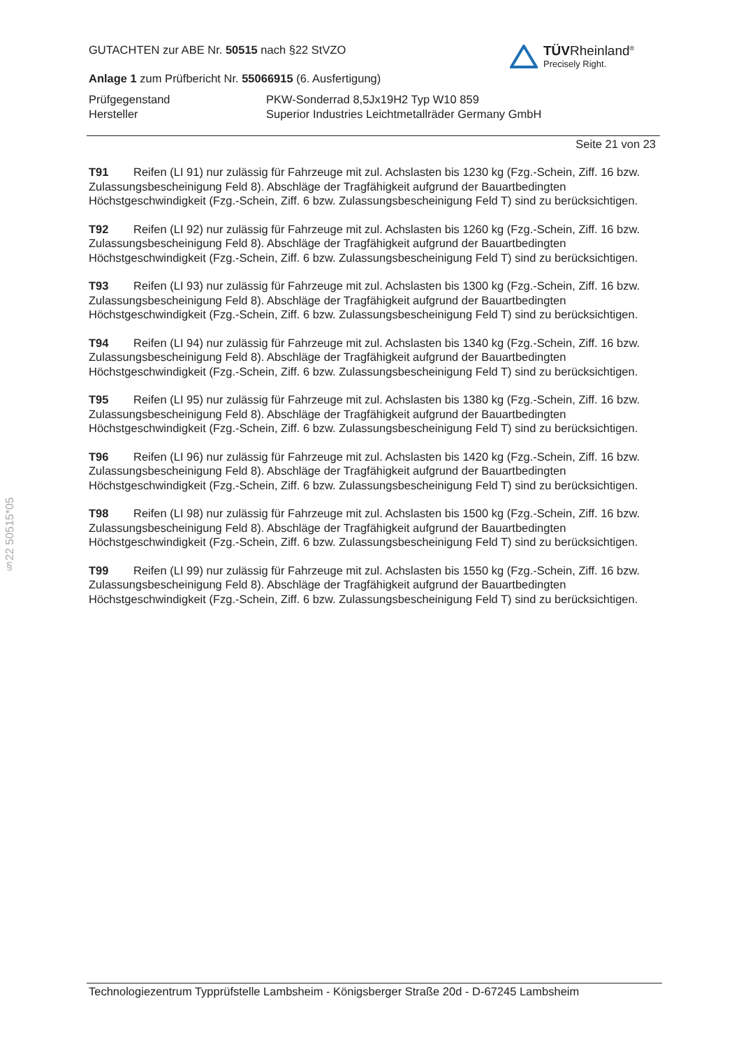§22 50515*05
TÜVRheinland<sup>®</sup>
Precisely Right.
GUTACHTEN zur ABE Nr. 50515 nach §22 StVZO
Anlage 1 zum Prüfbericht Nr. 55066915 (6. Ausfertigung)
Prüfgegenstand
PKW-Sonderrad 8,5Jx19H2 Typ W10 859
Hersteller
Superior Industries Leichtmetallräder Germany GmbH
Seite 21 von 23
T91 Reifen (LI 91) nur zulässig für Fahrzeuge mit zul. Achslasten bis 1230 kg (Fzg.-Schein, Ziff. 16 bzw. Zulassungsbescheinigung Feld 8). Abschläge der Tragfähigkeit aufgrund der Bauartbedingten Höchstgeschwindigkeit (Fzg.-Schein, Ziff. 6 bzw. Zulassungsbescheinigung Feld T) sind zu berücksichtigen.
T92 Reifen (LI 92) nur zulässig für Fahrzeuge mit zul. Achslasten bis 1260 kg (Fzg.-Schein, Ziff. 16 bzw. Zulassungsbescheinigung Feld 8). Abschläge der Tragfähigkeit aufgrund der Bauartbedingten Höchstgeschwindigkeit (Fzg.-Schein, Ziff. 6 bzw. Zulassungsbescheinigung Feld T) sind zu berücksichtigen.
T93 Reifen (LI 93) nur zulässig für Fahrzeuge mit zul. Achslasten bis 1300 kg (Fzg.-Schein, Ziff. 16 bzw. Zulassungsbescheinigung Feld 8). Abschläge der Tragfähigkeit aufgrund der Bauartbedingten Höchstgeschwindigkeit (Fzg.-Schein, Ziff. 6 bzw. Zulassungsbescheinigung Feld T) sind zu berücksichtigen.
T94 Reifen (LI 94) nur zulässig für Fahrzeuge mit zul. Achslasten bis 1340 kg (Fzg.-Schein, Ziff. 16 bzw. Zulassungsbescheinigung Feld 8). Abschläge der Tragfähigkeit aufgrund der Bauartbedingten Höchstgeschwindigkeit (Fzg.-Schein, Ziff. 6 bzw. Zulassungsbescheinigung Feld T) sind zu berücksichtigen.
T95 Reifen (LI 95) nur zulässig für Fahrzeuge mit zul. Achslasten bis 1380 kg (Fzg.-Schein, Ziff. 16 bzw. Zulassungsbescheinigung Feld 8). Abschläge der Tragfähigkeit aufgrund der Bauartbedingten Höchstgeschwindigkeit (Fzg.-Schein, Ziff. 6 bzw. Zulassungsbescheinigung Feld T) sind zu berücksichtigen.
T96 Reifen (LI 96) nur zulässig für Fahrzeuge mit zul. Achslasten bis 1420 kg (Fzg.-Schein, Ziff. 16 bzw. Zulassungsbescheinigung Feld 8). Abschläge der Tragfähigkeit aufgrund der Bauartbedingten Höchstgeschwindigkeit (Fzg.-Schein, Ziff. 6 bzw. Zulassungsbescheinigung Feld T) sind zu berücksichtigen.
T98 Reifen (LI 98) nur zulässig für Fahrzeuge mit zul. Achslasten bis 1500 kg (Fzg.-Schein, Ziff. 16 bzw. Zulassungsbescheinigung Feld 8). Abschläge der Tragfähigkeit aufgrund der Bauartbedingten Höchstgeschwindigkeit (Fzg.-Schein, Ziff. 6 bzw. Zulassungsbescheinigung Feld T) sind zu berücksichtigen.
T99 Reifen (LI 99) nur zulässig für Fahrzeuge mit zul. Achslasten bis 1550 kg (Fzg.-Schein, Ziff. 16 bzw. Zulassungsbescheinigung Feld 8). Abschläge der Tragfähigkeit aufgrund der Bauartbedingten Höchstgeschwindigkeit (Fzg.-Schein, Ziff. 6 bzw. Zulassungsbescheinigung Feld T) sind zu berücksichtigen.
Technologiezentrum Typprüfstelle Lambsheim - Königsberger Straße 20d - D-67245 Lambsheim